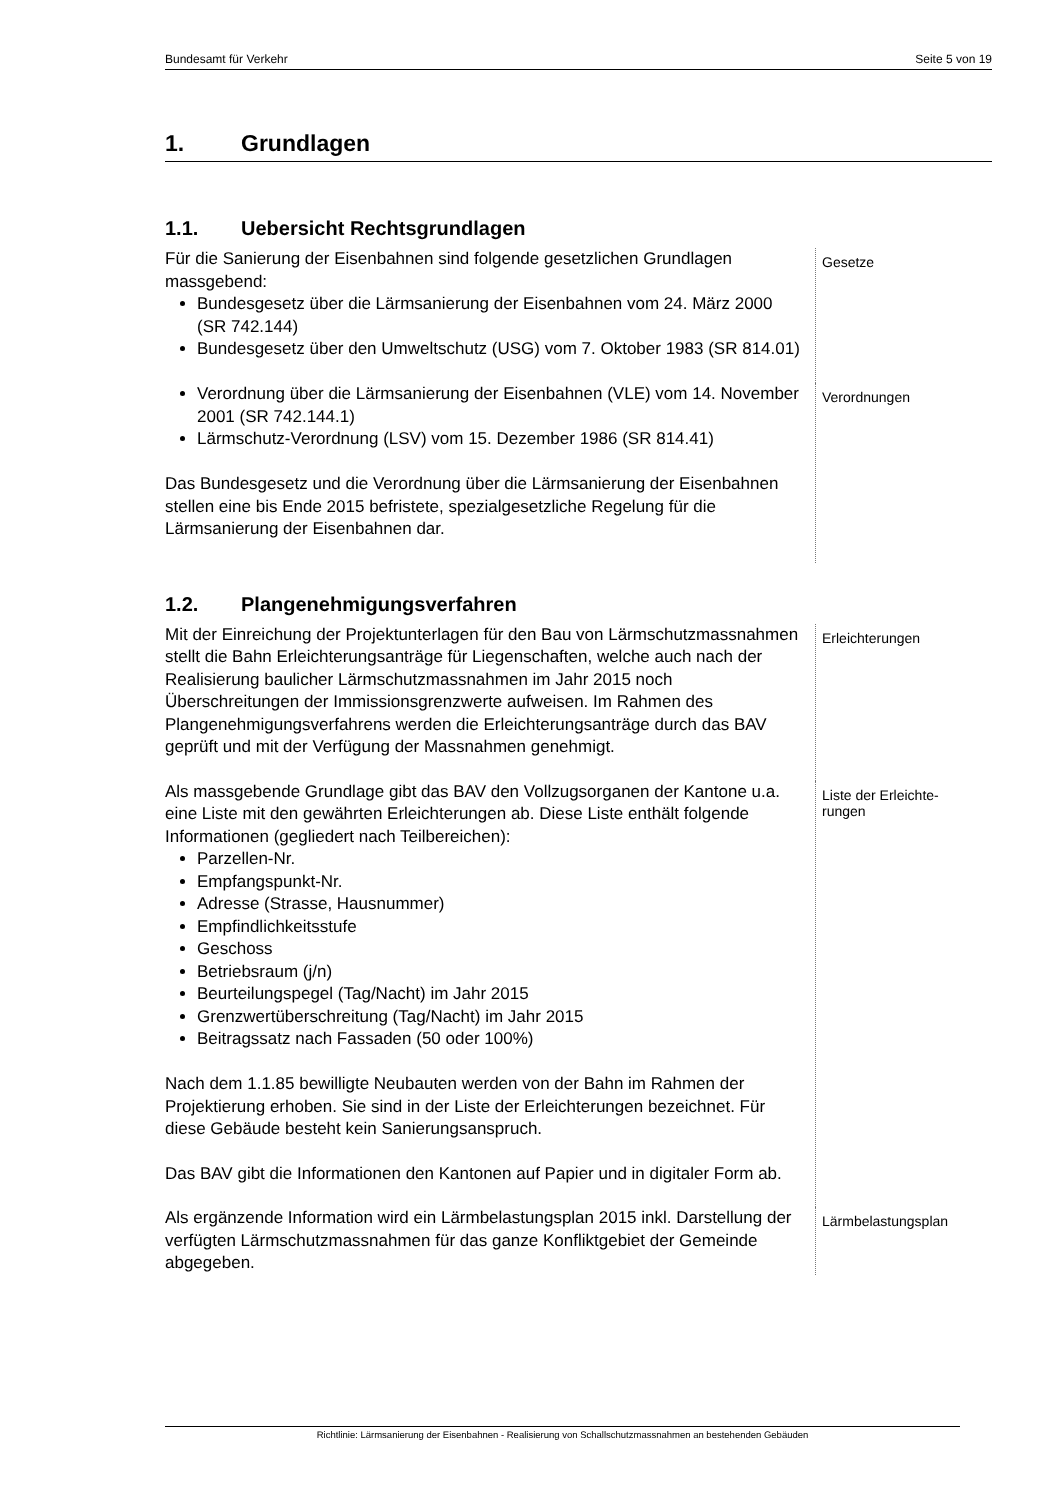Bundesamt für Verkehr Seite 5 von 19
1. Grundlagen
1.1. Uebersicht Rechtsgrundlagen
Für die Sanierung der Eisenbahnen sind folgende gesetzlichen Grundlagen massgebend:
Bundesgesetz über die Lärmsanierung der Eisenbahnen vom 24. März 2000 (SR 742.144)
Bundesgesetz über den Umweltschutz (USG) vom 7. Oktober 1983 (SR 814.01)
Gesetze
Verordnung über die Lärmsanierung der Eisenbahnen (VLE) vom 14. November 2001 (SR 742.144.1)
Lärmschutz-Verordnung (LSV) vom 15. Dezember 1986 (SR 814.41)
Das Bundesgesetz und die Verordnung über die Lärmsanierung der Eisenbahnen stellen eine bis Ende 2015 befristete, spezialgesetzliche Regelung für die Lärmsanierung der Eisenbahnen dar.
Verordnungen
1.2. Plangenehmigungsverfahren
Mit der Einreichung der Projektunterlagen für den Bau von Lärmschutzmassnahmen stellt die Bahn Erleichterungsanträge für Liegenschaften, welche auch nach der Realisierung baulicher Lärmschutzmassnahmen im Jahr 2015 noch Überschreitungen der Immissionsgrenzwerte aufweisen. Im Rahmen des Plangenehmigungsverfahrens werden die Erleichterungsanträge durch das BAV geprüft und mit der Verfügung der Massnahmen genehmigt.
Erleichterungen
Als massgebende Grundlage gibt das BAV den Vollzugsorganen der Kantone u.a. eine Liste mit den gewährten Erleichterungen ab. Diese Liste enthält folgende Informationen (gegliedert nach Teilbereichen):
Parzellen-Nr.
Empfangspunkt-Nr.
Adresse (Strasse, Hausnummer)
Empfindlichkeitsstufe
Geschoss
Betriebsraum (j/n)
Beurteilungspegel (Tag/Nacht) im Jahr 2015
Grenzwertüberschreitung (Tag/Nacht) im Jahr 2015
Beitragssatz nach Fassaden (50 oder 100%)
Nach dem 1.1.85 bewilligte Neubauten werden von der Bahn im Rahmen der Projektierung erhoben. Sie sind in der Liste der Erleichterungen bezeichnet. Für diese Gebäude besteht kein Sanierungsanspruch.
Das BAV gibt die Informationen den Kantonen auf Papier und in digitaler Form ab.
Liste der Erleichte-
rungen
Als ergänzende Information wird ein Lärmbelastungsplan 2015 inkl. Darstellung der verfügten Lärmschutzmassnahmen für das ganze Konfliktgebiet der Gemeinde abgegeben.
Lärmbelastungsplan
Richtlinie: Lärmsanierung der Eisenbahnen - Realisierung von Schallschutzmassnahmen an bestehenden Gebäuden